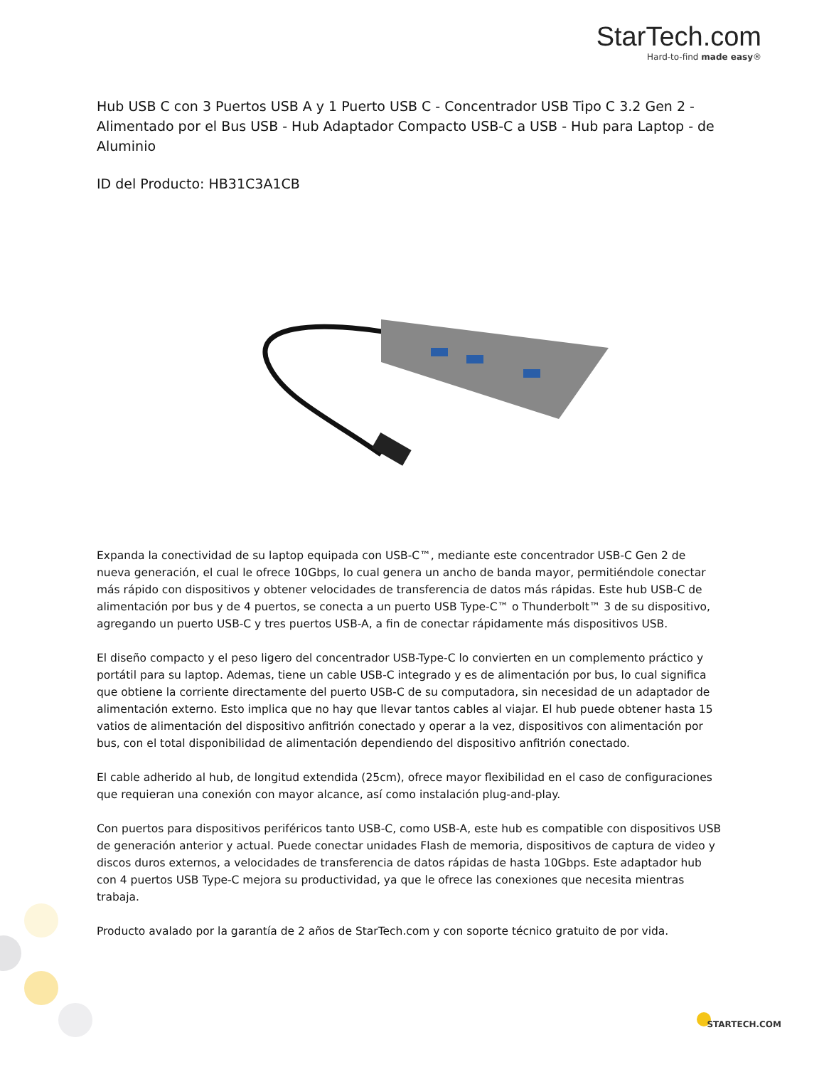StarTech.com
Hard-to-find made easy®
Hub USB C con 3 Puertos USB A y 1 Puerto USB C - Concentrador USB Tipo C 3.2 Gen 2 - Alimentado por el Bus USB - Hub Adaptador Compacto USB-C a USB - Hub para Laptop - de Aluminio
ID del Producto: HB31C3A1CB
Expanda la conectividad de su laptop equipada con USB-C™, mediante este concentrador USB-C Gen 2 de nueva generación, el cual le ofrece 10Gbps, lo cual genera un ancho de banda mayor, permitiéndole conectar más rápido con dispositivos y obtener velocidades de transferencia de datos más rápidas. Este hub USB-C de alimentación por bus y de 4 puertos, se conecta a un puerto USB Type-C™ o Thunderbolt™ 3 de su dispositivo, agregando un puerto USB-C y tres puertos USB-A, a fin de conectar rápidamente más dispositivos USB.
El diseño compacto y el peso ligero del concentrador USB-Type-C lo convierten en un complemento práctico y portátil para su laptop. Ademas, tiene un cable USB-C integrado y es de alimentación por bus, lo cual significa que obtiene la corriente directamente del puerto USB-C de su computadora, sin necesidad de un adaptador de alimentación externo. Esto implica que no hay que llevar tantos cables al viajar. El hub puede obtener hasta 15 vatios de alimentación del dispositivo anfitrión conectado y operar a la vez, dispositivos con alimentación por bus, con el total disponibilidad de alimentación dependiendo del dispositivo anfitrión conectado.
El cable adherido al hub, de longitud extendida (25cm), ofrece mayor flexibilidad en el caso de configuraciones que requieran una conexión con mayor alcance, así como instalación plug-and-play.
Con puertos para dispositivos periféricos tanto USB-C, como USB-A, este hub es compatible con dispositivos USB de generación anterior y actual. Puede conectar unidades Flash de memoria, dispositivos de captura de video y discos duros externos, a velocidades de transferencia de datos rápidas de hasta 10Gbps. Este adaptador hub con 4 puertos USB Type-C mejora su productividad, ya que le ofrece las conexiones que necesita mientras trabaja.
Producto avalado por la garantía de 2 años de StarTech.com y con soporte técnico gratuito de por vida.
STARTECH.COM